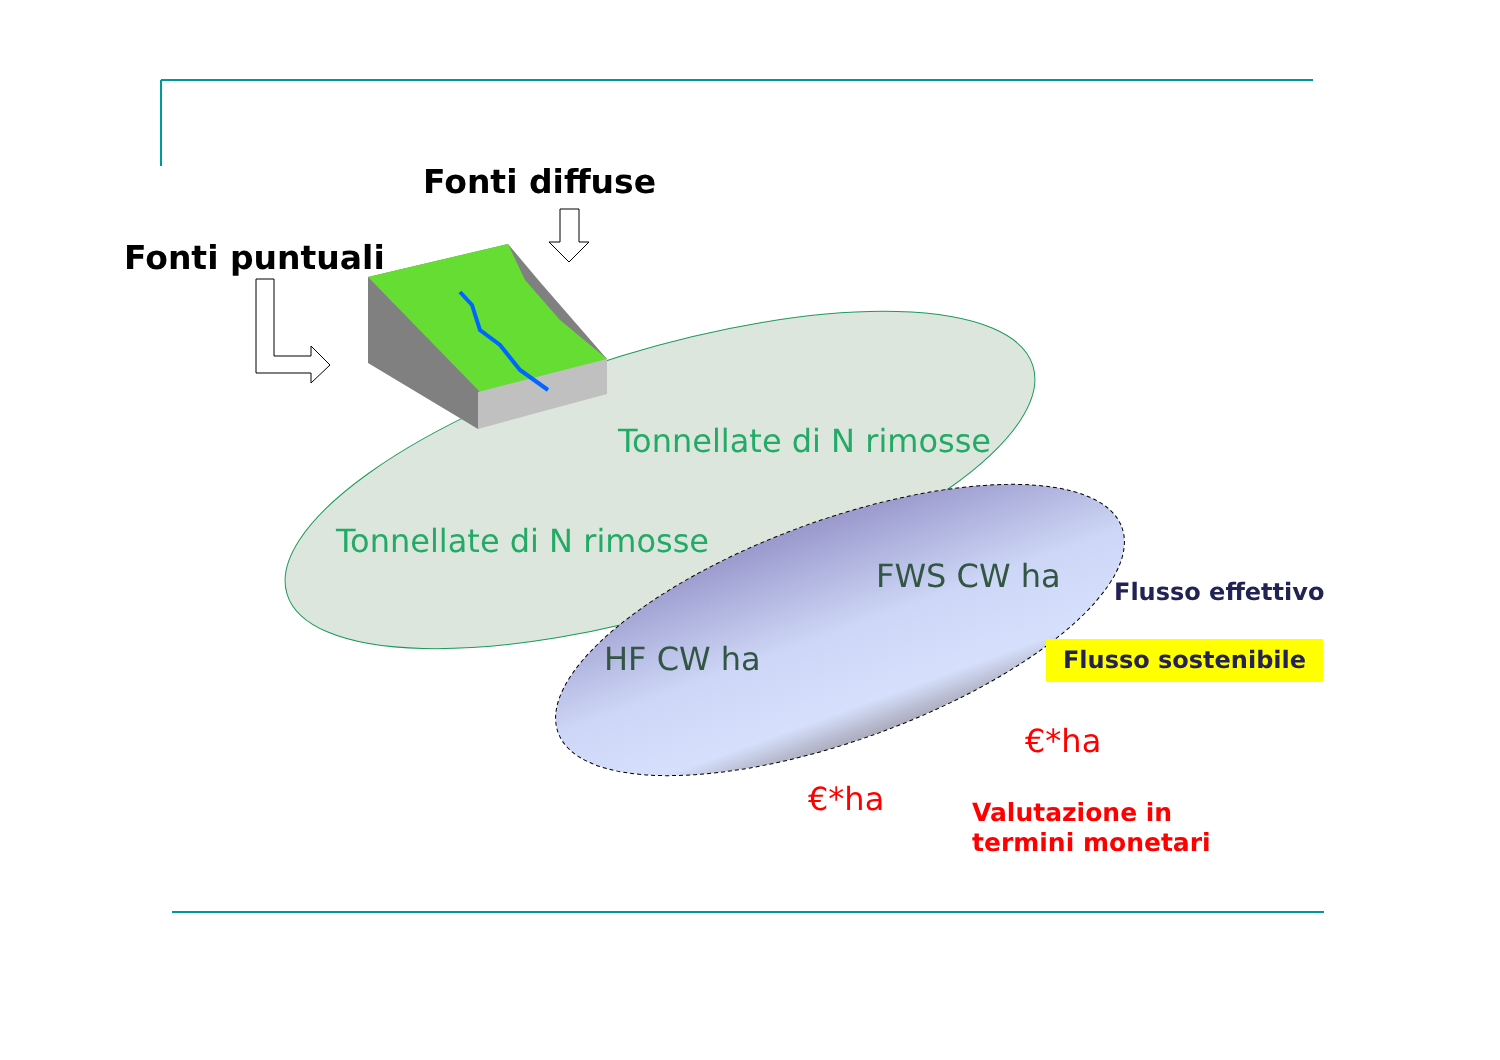Fonti diffuse
Fonti puntuali
Tonnellate di N rimosse
Tonnellate di N rimosse
FWS CW ha
HF CW ha
Flusso effettivo
Flusso sostenibile
€*ha
€*ha
Valutazione in
termini monetari